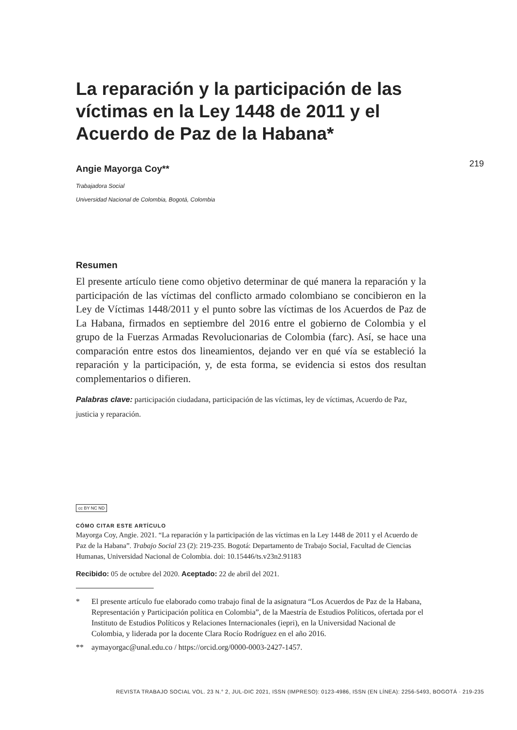219
La reparación y la participación de las víctimas en la Ley 1448 de 2011 y el Acuerdo de Paz de la Habana*
Angie Mayorga Coy**
Trabajadora Social
Universidad Nacional de Colombia, Bogotá, Colombia
Resumen
El presente artículo tiene como objetivo determinar de qué manera la reparación y la participación de las víctimas del conflicto armado colombiano se concibieron en la Ley de Víctimas 1448/2011 y el punto sobre las víctimas de los Acuerdos de Paz de La Habana, firmados en septiembre del 2016 entre el gobierno de Colombia y el grupo de la Fuerzas Armadas Revolucionarias de Colombia (farc). Así, se hace una comparación entre estos dos lineamientos, dejando ver en qué vía se estableció la reparación y la participación, y, de esta forma, se evidencia si estos dos resultan complementarios o difieren.
Palabras clave: participación ciudadana, participación de las víctimas, ley de víctimas, Acuerdo de Paz, justicia y reparación.
cc BY NC ND
CÓMO CITAR ESTE ARTÍCULO
Mayorga Coy, Angie. 2021. “La reparación y la participación de las víctimas en la Ley 1448 de 2011 y el Acuerdo de Paz de la Habana”. Trabajo Social 23 (2): 219-235. Bogotá: Departamento de Trabajo Social, Facultad de Ciencias Humanas, Universidad Nacional de Colombia. doi: 10.15446/ts.v23n2.91183
Recibido: 05 de octubre del 2020. Aceptado: 22 de abril del 2021.
* El presente artículo fue elaborado como trabajo final de la asignatura “Los Acuerdos de Paz de la Habana, Representación y Participación política en Colombia”, de la Maestría de Estudios Políticos, ofertada por el Instituto de Estudios Políticos y Relaciones Internacionales (iepri), en la Universidad Nacional de Colombia, y liderada por la docente Clara Rocío Rodríguez en el año 2016.
** aymayorgac@unal.edu.co / https://orcid.org/0000-0003-2427-1457.
REVISTA TRABAJO SOCIAL VOL. 23 N.° 2, JUL-DIC 2021, ISSN (IMPRESO): 0123-4986, ISSN (EN LÍNEA): 2256-5493, BOGOTÁ · 219-235